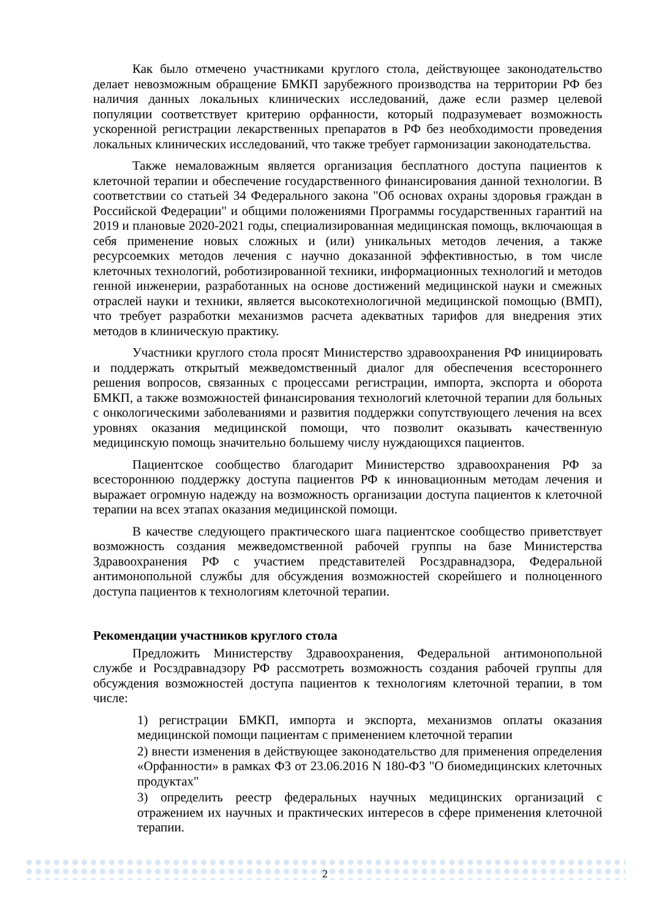Как было отмечено участниками круглого стола, действующее законодательство делает невозможным обращение БМКП зарубежного производства на территории РФ без наличия данных локальных клинических исследований, даже если размер целевой популяции соответствует критерию орфанности, который подразумевает возможность ускоренной регистрации лекарственных препаратов в РФ без необходимости проведения локальных клинических исследований, что также требует гармонизации законодательства.
Также немаловажным является организация бесплатного доступа пациентов к клеточной терапии и обеспечение государственного финансирования данной технологии. В соответствии со статьей 34 Федерального закона "Об основах охраны здоровья граждан в Российской Федерации" и общими положениями Программы государственных гарантий на 2019 и плановые 2020-2021 годы, специализированная медицинская помощь, включающая в себя применение новых сложных и (или) уникальных методов лечения, а также ресурсоемких методов лечения с научно доказанной эффективностью, в том числе клеточных технологий, роботизированной техники, информационных технологий и методов генной инженерии, разработанных на основе достижений медицинской науки и смежных отраслей науки и техники, является высокотехнологичной медицинской помощью (ВМП), что требует разработки механизмов расчета адекватных тарифов для внедрения этих методов в клиническую практику.
Участники круглого стола просят Министерство здравоохранения РФ инициировать и поддержать открытый межведомственный диалог для обеспечения всестороннего решения вопросов, связанных с процессами регистрации, импорта, экспорта и оборота БМКП, а также возможностей финансирования технологий клеточной терапии для больных с онкологическими заболеваниями и развития поддержки сопутствующего лечения на всех уровнях оказания медицинской помощи, что позволит оказывать качественную медицинскую помощь значительно большему числу нуждающихся пациентов.
Пациентское сообщество благодарит Министерство здравоохранения РФ за всестороннюю поддержку доступа пациентов РФ к инновационным методам лечения и выражает огромную надежду на возможность организации доступа пациентов к клеточной терапии на всех этапах оказания медицинской помощи.
В качестве следующего практического шага пациентское сообщество приветствует возможность создания межведомственной рабочей группы на базе Министерства Здравоохранения РФ с участием представителей Росздравнадзора, Федеральной антимонопольной службы для обсуждения возможностей скорейшего и полноценного доступа пациентов к технологиям клеточной терапии.
Рекомендации участников круглого стола
Предложить Министерству Здравоохранения, Федеральной антимонопольной службе и Росздравнадзору РФ рассмотреть возможность создания рабочей группы для обсуждения возможностей доступа пациентов к технологиям клеточной терапии, в том числе:
1) регистрации БМКП, импорта и экспорта, механизмов оплаты оказания медицинской помощи пациентам с применением клеточной терапии
2) внести изменения в действующее законодательство для применения определения «Орфанности» в рамках ФЗ от 23.06.2016 N 180-ФЗ "О биомедицинских клеточных продуктах"
3) определить реестр федеральных научных медицинских организаций с отражением их научных и практических интересов в сфере применения клеточной терапии.
2